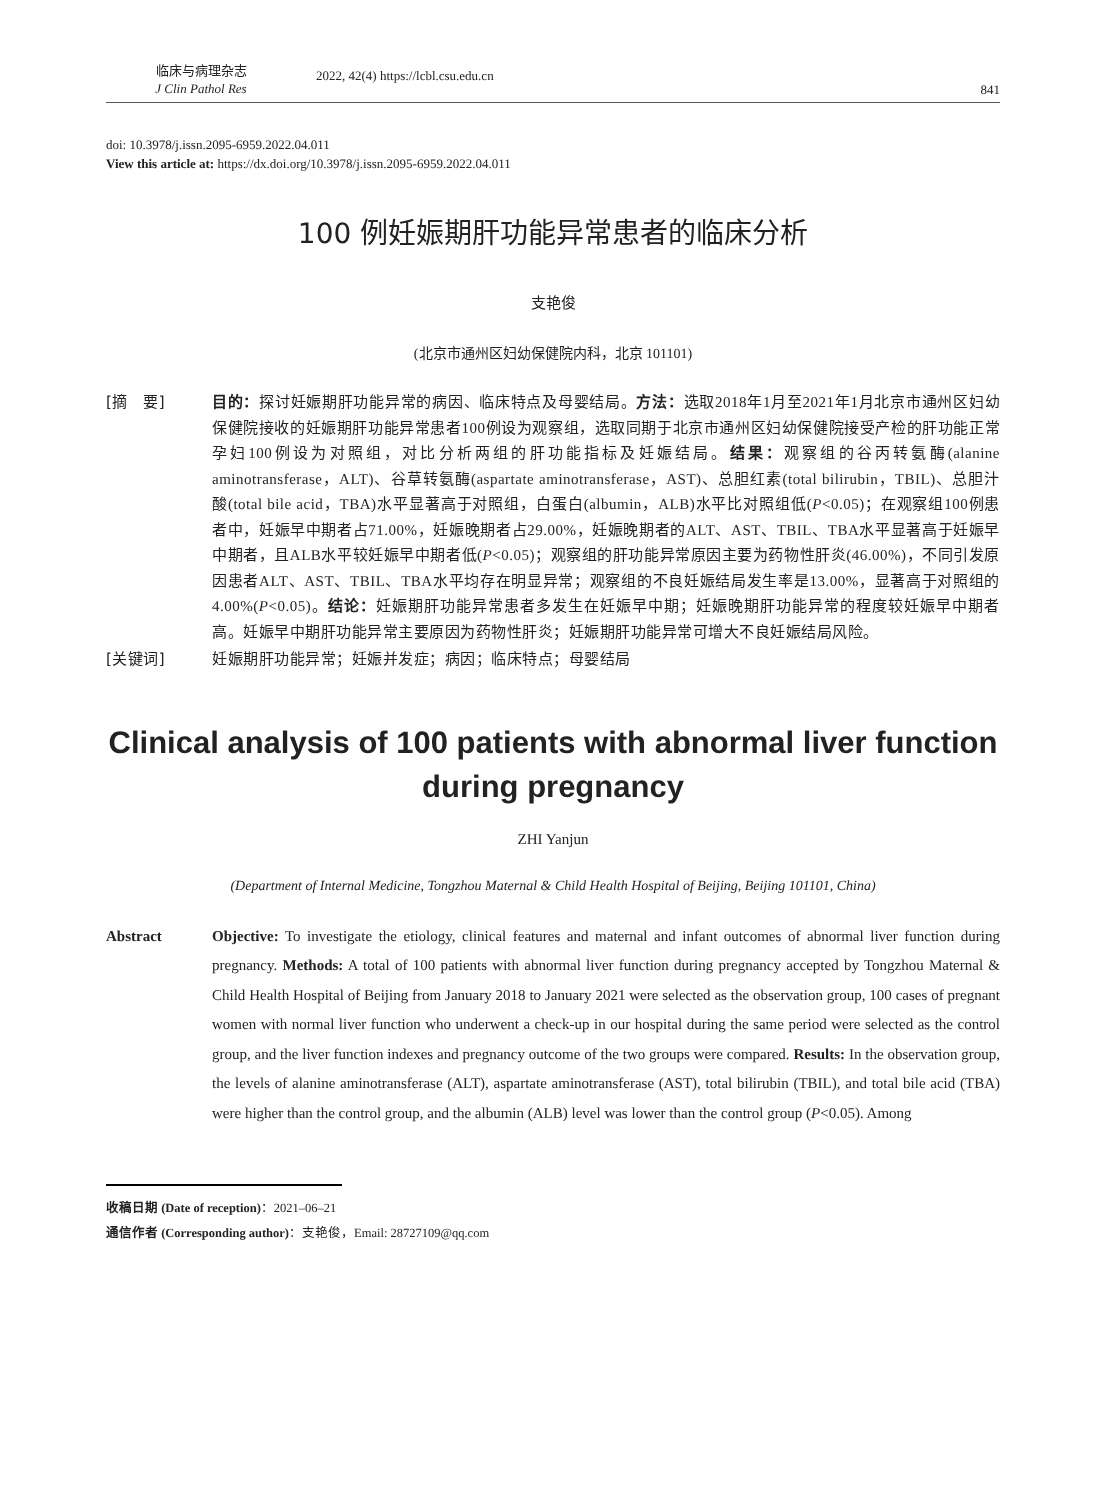临床与病理杂志
J Clin Pathol Res
2022, 42(4) https://lcbl.csu.edu.cn
841
doi: 10.3978/j.issn.2095-6959.2022.04.011
View this article at: https://dx.doi.org/10.3978/j.issn.2095-6959.2022.04.011
100 例妊娠期肝功能异常患者的临床分析
支艳俊
(北京市通州区妇幼保健院内科，北京 101101)
[摘　要] 目的：探讨妊娠期肝功能异常的病因、临床特点及母婴结局。方法：选取2018年1月至2021年1月北京市通州区妇幼保健院接收的妊娠期肝功能异常患者100例设为观察组，选取同期于北京市通州区妇幼保健院接受产检的肝功能正常孕妇100例设为对照组，对比分析两组的肝功能指标及妊娠结局。结果：观察组的谷丙转氨酶(alanine aminotransferase，ALT)、谷草转氨酶(aspartate aminotransferase，AST)、总胆红素(total bilirubin，TBIL)、总胆汁酸(total bile acid，TBA)水平显著高于对照组，白蛋白(albumin，ALB)水平比对照组低(P<0.05)；在观察组100例患者中，妊娠早中期者占71.00%，妊娠晚期者占29.00%，妊娠晚期者的ALT、AST、TBIL、TBA水平显著高于妊娠早中期者，且ALB水平较妊娠早中期者低(P<0.05)；观察组的肝功能异常原因主要为药物性肝炎(46.00%)，不同引发原因患者ALT、AST、TBIL、TBA水平均存在明显异常；观察组的不良妊娠结局发生率是13.00%，显著高于对照组的4.00%(P<0.05)。结论：妊娠期肝功能异常患者多发生在妊娠早中期；妊娠晚期肝功能异常的程度较妊娠早中期者高。妊娠早中期肝功能异常主要原因为药物性肝炎；妊娠期肝功能异常可增大不良妊娠结局风险。
[关键词] 妊娠期肝功能异常；妊娠并发症；病因；临床特点；母婴结局
Clinical analysis of 100 patients with abnormal liver function during pregnancy
ZHI Yanjun
(Department of Internal Medicine, Tongzhou Maternal & Child Health Hospital of Beijing, Beijing 101101, China)
Abstract Objective: To investigate the etiology, clinical features and maternal and infant outcomes of abnormal liver function during pregnancy. Methods: A total of 100 patients with abnormal liver function during pregnancy accepted by Tongzhou Maternal & Child Health Hospital of Beijing from January 2018 to January 2021 were selected as the observation group, 100 cases of pregnant women with normal liver function who underwent a check-up in our hospital during the same period were selected as the control group, and the liver function indexes and pregnancy outcome of the two groups were compared. Results: In the observation group, the levels of alanine aminotransferase (ALT), aspartate aminotransferase (AST), total bilirubin (TBIL), and total bile acid (TBA) were higher than the control group, and the albumin (ALB) level was lower than the control group (P<0.05). Among
收稿日期 (Date of reception)：2021–06–21
通信作者 (Corresponding author)：支艳俊，Email: 28727109@qq.com